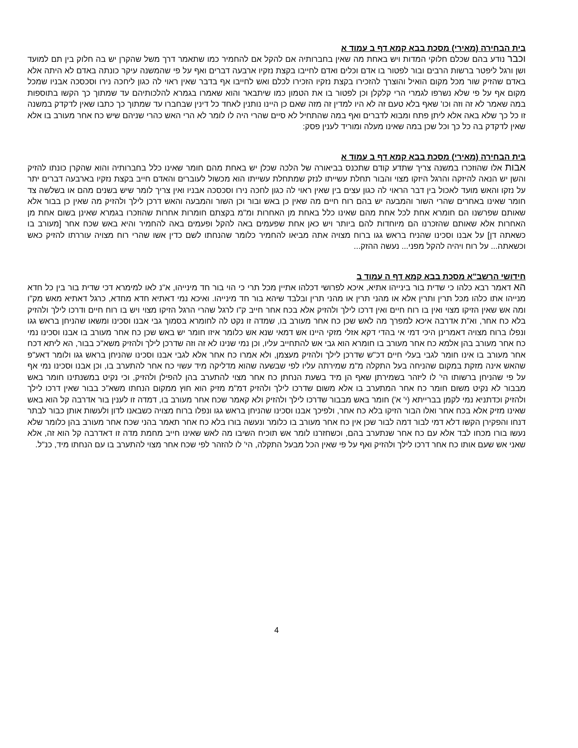בית הבחירה (מאירי) מסכת בבא קמא דף ב עמוד א
וכבר נודע בהם שכלם חלוקי המדות ויש באחת מה שאין בחברותיה אם להקל אם להחמיר כמו שתאמר דרך משל שהקרן יש בה חלוק בין תם למועד ושן ורגל ליפטר ברשות הרבים ובור לפטור בו אדם וכלים ואדם לחייבו בקצת נזקיו ארבעה דברים ואף על פי שהמשנה עיקר כונתה באדם לא היתה אלא באדם שהזיק שור מכל מקום הואיל והוצרך להזכירו בקצת נזקיו הזכירו לכלם ואש לחייבו אף בדבר שאין ראוי לה כגון ליחכה נירו וסכסכה אבניו שמכל מקום אף על פי שלא נשרפו לגמרי הרי קלקלן וכן לפטור בו את הטמון כמו שיתבאר והוא שאמרו בגמרא להלכותיהם עד שמתוך כך הקשו בתוספות במה שאמר לא זה וזה וכו' שאף בלא טעם זה לא היו למדין זה מזה שאם כן היינו נותנין לאחד כל דינין שבחברו עד שמתוך כך כתבו שאין לדקדק במשנה זו כל כך שלא באה אלא ליתן פתח ומבוא לדברים ואף במה שהתחיל לא סיים שהרי היה לו לומר לא הרי האש כהרי שניהם שיש כח אחר מעורב בו אלא שאין לדקדק בה כל כך וכל שכן במה שאינו מעלה ומוריד לענין פסק:
בית הבחירה (מאירי) מסכת בבא קמא דף ב עמוד א
אבות אלו שהוזכרו במשנה צריך שתדע קודם שתכנס בביאורה של הלכה שכלן יש באחת מהם חומר שאינו כלל בחברותיה והוא שהקרן כונתו להזיק והשן יש הנאה להיזקה והרגל היזקו מצוי והבור תחלת עשייתו לנזק שמתחלת עשייתו הוא מכשול לעוברים והאדם חייב בקצת נזקיו בארבעה דברים יתר על נזקו והאש מועד לאכול בין דבר הראוי לה כגון עצים בין שאין ראוי לה כגון לחכה נירו וסכסכה אבניו ואין צריך לומר שיש בשנים מהם או בשלשה צד חומר שאינו באחרים שהרי השור והמבעה יש בהם רוח חיים מה שאין כן באש ובור וכן השור והמבעה והאש דרכן לילך ולהזיק מה שאין כן בבור אלא שאותם שפרשנו הם חומרא אחת לכל אחת מהם שאינו כלל באחת מן האחרות ומ"מ בקצתם חומרות אחרות שהוזכרו בגמרא שאינן בשום אחת מן האחרות אלא שאותם שהזכרנו הם מיוחדות להם ביותר ויש כאן אחת שפעמים באה להקל ופעמים באה להחמיר והיא באש שכח אחר [מעורב בו כשאתה דן] על אבנו וסכינו שהניח בראש גגו ברוח מצויה אתה מביאו להחמיר כלומר שהנחתו לשם כדין אשו שהרי רוח מצויה עוררתו להזיק כאש וכשאתה... על רוח ויהיה להקל מפני... נעשה ההזק...
חידושי הרשב"א מסכת בבא קמא דף ה עמוד ב
הא דאמר רבא כלהו כי שדית בור בינייהו אתיא, איכא לפרושי דכלהו אתיין מכל תרי כי הוי בור חד מינייהו, א"נ לאו למימרא דכי שדית בור בין כל חדא מנייהו אתו כלהו מכל תרין ותרין אלא או מהני תרין או מהני תרין ובלבד שיהא בור חד מינייהו. ואיכא נמי דאתיא חדא מחדא, כרגל דאתיא מאש מק"ו ומה אש שאין הזיקו מצוי ואין בו רוח חיים ואין דרכו לילך ולהזיק אלא בכח אחר חייב ק"ו לרגל שהרי הרגל הזיקו מצוי ויש בו רוח חיים ודרכו לילך ולהזיק בלא כח אחר, וא"ת אדרבה איכא למפרך מה לאש שכן כח אחר מעורב בו, שמדה זו נקט לה לחומרא בסמוך גבי אבנו וסכינו ומשאו שהניחן בראש גגו ונפלו ברוח מצויה דאמרינן היכי דמי אי בהדי דקא אזלי מזקי היינו אש דמאי שנא אש כלומר איזו חומר יש באש שכן כח אחר מעורב בו אבנו וסכינו נמי כח אחר מעורב בהן אלמא כח אחר מעורב בו חומרא הוא גבי אש להתחייב עליו, וכן נמי שנינו לא זה וזה שדרכן לילך ולהזיק משא"כ בבור, הא ליתא דכח אחר מעורב בו אינו חומר לגבי בעלי חיים דכ"ש שדרכן לילך ולהזיק מעצמן, ולא אמרו כח אחר אלא לגבי אבנו וסכינו שהניחן בראש גגו ולומר דאע"פ שהאש אינה מזקת במקום שהניחה בעל התקלה מ"מ שמירתה עליו לפי שבשעה שהוא מדליקה מיד עשוי כח אחר להתערב בו, וכן אבנו וסכינו נמי אף על פי שהניחן ברשותו הי' לו ליזהר בשמירתן שאף הן מיד בשעת הנחתן כח אחר מצוי להתערב בהן להפילן ולהזיק, וכי נקיט במשנתינו חומר באש מבבור לא נקיט משום חומר כח אחר המתערב בו אלא משום שדרכו לילך ולהזיק דמ"מ מזיק הוא חוץ ממקום הנחתו משא"כ בבור שאין דרכו לילך ולהזיק וכדתניא נמי לקמן בברייתא (י' א') חומר באש מבבור שדרכו לילך ולהזיק ולא קאמר שכח אחר מעורב בו, דמדה זו לענין בור אדרבה קל הוא באש שאינו מזיק אלא בכח אחר ואלו הבור הזיקו בלא כח אחר, ולפיכך אבנו וסכינו שהניחן בראש גגו ונפלו ברוח מצויה כשבאנו לדון ולעשות אותן כבור לבתר דנחו והפקירן הקשו דלא דמי לבור דמה לבור שכן אין כח אחר מעורב בו כלומר ונעשה בורו בלא כח אחר תאמר בהני שכח אחר מעורב בהן כלומר שלא נעשו בורו מכחו לבד אלא עם כח אחר שנתערב בהם, וכשחזרנו לומר אש תוכיח השיבו מה לאש שאינו חייב מחמת מדה זו דאדרבה קל הוא זה, אלא שאני אש שעם אותו כח אחר דרכו לילך ולהזיק ואף על פי שאין הכל מבעל התקלה, הי' לו להזהר לפי שכח אחר מצוי להתערב בו עם הנחתו מיד, כנ"ל.
4